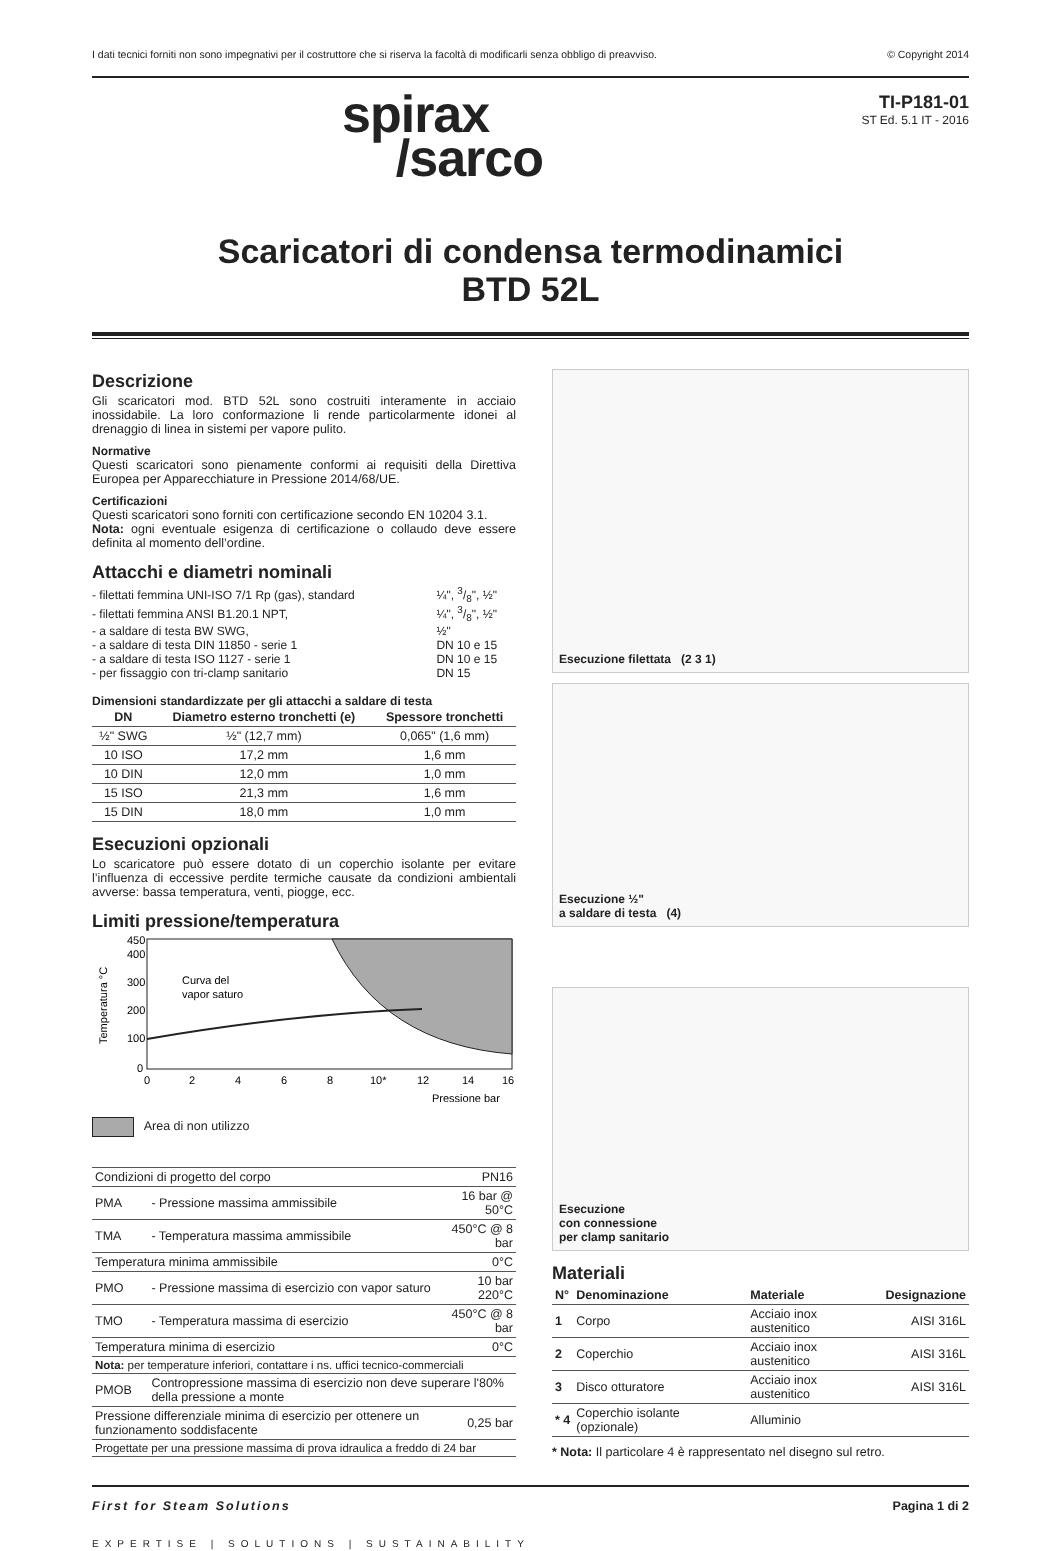I dati tecnici forniti non sono impegnativi per il costruttore che si riserva la facoltà di modificarli senza obbligo di preavviso. © Copyright 2014
spirax
/sarco
TI-P181-01
ST Ed. 5.1 IT - 2016
Scaricatori di condensa termodinamici
BTD 52L
Descrizione
Gli scaricatori mod. BTD 52L sono costruiti interamente in acciaio inossidabile. La loro conformazione li rende particolarmente idonei al drenaggio di linea in sistemi per vapore pulito.
Normative
Questi scaricatori sono pienamente conformi ai requisiti della Direttiva Europea per Apparecchiature in Pressione 2014/68/UE.
Certificazioni
Questi scaricatori sono forniti con certificazione secondo EN 10204 3.1.
Nota: ogni eventuale esigenza di certificazione o collaudo deve essere definita al momento dell’ordine.
Attacchi e diametri nominali
| - filettati femmina UNI-ISO 7/1 Rp (gas), standard | ¼", 3/8", ½" |
| - filettati femmina ANSI B1.20.1 NPT, | ¼", 3/8", ½" |
| - a saldare di testa BW SWG, | ½" |
| - a saldare di testa DIN 11850 - serie 1 | DN 10 e 15 |
| - a saldare di testa ISO 1127 - serie 1 | DN 10 e 15 |
| - per fissaggio con tri-clamp sanitario | DN 15 |
Dimensioni standardizzate per gli attacchi a saldare di testa
| DN | Diametro esterno tronchetti (e) | Spessore tronchetti |
| --- | --- | --- |
| ½" SWG | ½" (12,7 mm) | 0,065" (1,6 mm) |
| 10 ISO | 17,2 mm | 1,6 mm |
| 10 DIN | 12,0 mm | 1,0 mm |
| 15 ISO | 21,3 mm | 1,6 mm |
| 15 DIN | 18,0 mm | 1,0 mm |
Esecuzioni opzionali
Lo scaricatore può essere dotato di un coperchio isolante per evitare l’influenza di eccessive perdite termiche causate da condizioni ambientali avverse: bassa temperatura, venti, piogge, ecc.
Limiti pressione/temperatura
450
400
300
200
100
0
Curva del
vapor saturo
0
2
4
6
8
10*
12
14
16
Pressione bar
Temperatura °C
Area di non utilizzo
| Condizioni di progetto del corpo | | PN16 |
| PMA | - Pressione massima ammissibile | 16 bar @ 50°C |
| TMA | - Temperatura massima ammissibile | 450°C @ 8 bar |
| Temperatura minima ammissibile | | 0°C |
| PMO | - Pressione massima di esercizio con vapor saturo | 10 bar 220°C |
| TMO | - Temperatura massima di esercizio | 450°C @ 8 bar |
| Temperatura minima di esercizio | | 0°C |
| Nota: per temperature inferiori, contattare i ns. uffici tecnico-commerciali | | |
| PMOB | Contropressione massima di esercizio non deve superare l'80% della pressione a monte | |
| Pressione differenziale minima di esercizio per ottenere un funzionamento soddisfacente | | 0,25 bar |
| Progettate per una pressione massima di prova idraulica a freddo di 24 bar | | |
Esecuzione filettata (2 3 1)
Esecuzione ½"
a saldare di testa (4)
Esecuzione
con connessione
per clamp sanitario
Materiali
| N° | Denominazione | Materiale | Designazione |
| --- | --- | --- | --- |
| 1 | Corpo | Acciaio inox austenitico | AISI 316L |
| 2 | Coperchio | Acciaio inox austenitico | AISI 316L |
| 3 | Disco otturatore | Acciaio inox austenitico | AISI 316L |
| * 4 | Coperchio isolante (opzionale) | Alluminio | |
* Nota: Il particolare 4 è rappresentato nel disegno sul retro.
First for Steam Solutions Pagina 1 di 2
EXPERTISE | SOLUTIONS | SUSTAINABILITY